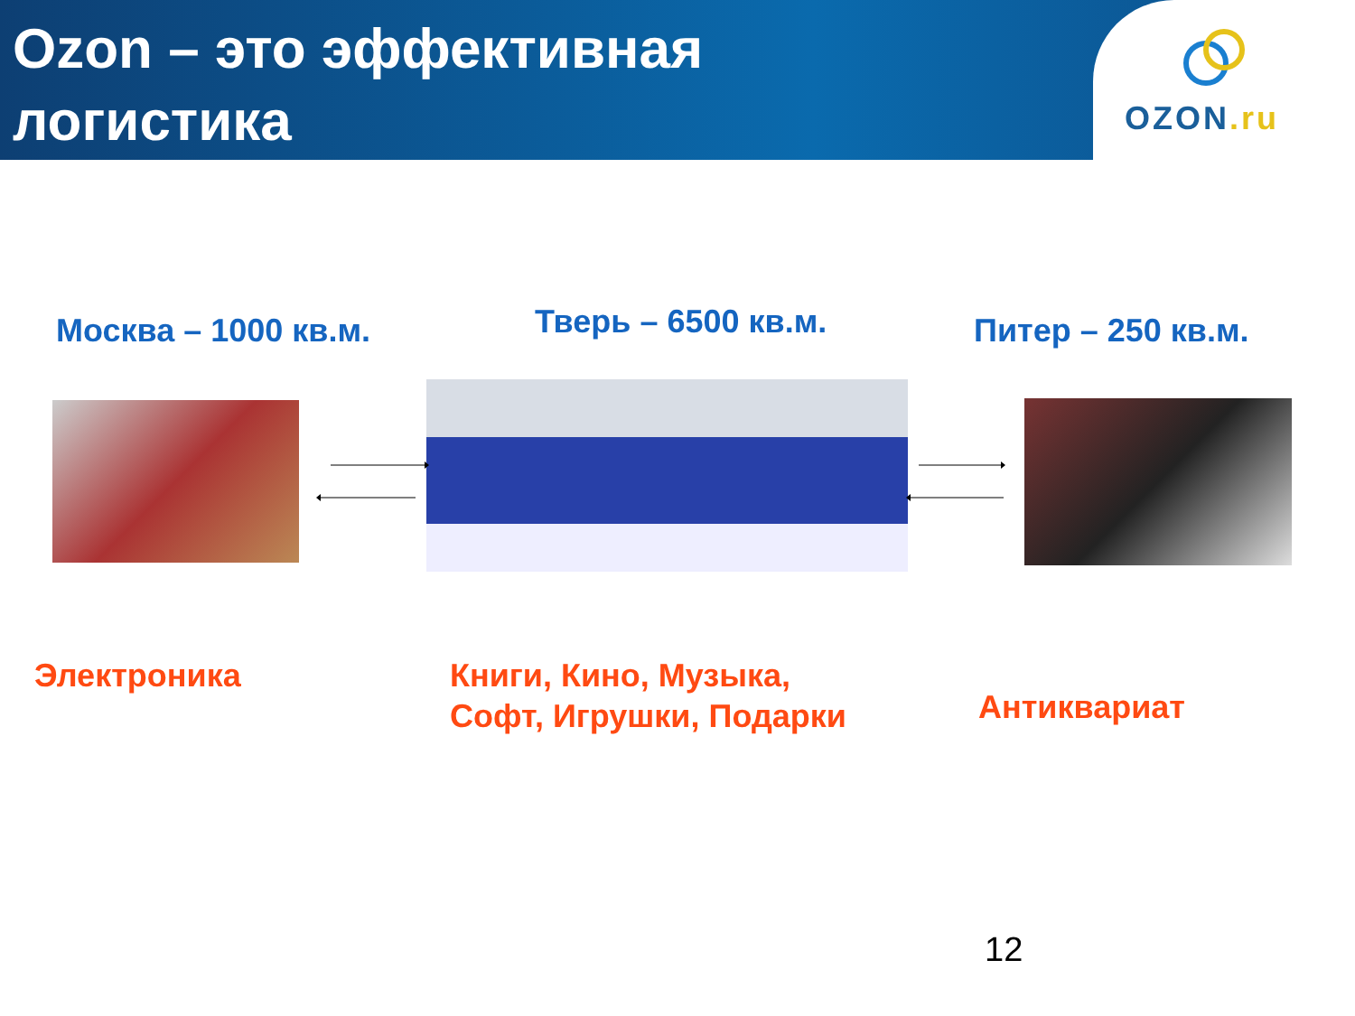Ozon – это эффективная логистика
OZON.ru
Москва – 1000 кв.м. Тверь – 6500 кв.м. Питер – 250 кв.м.
Электроника
Книги, Кино, Музыка,
Софт, Игрушки, Подарки
Антиквариат
12